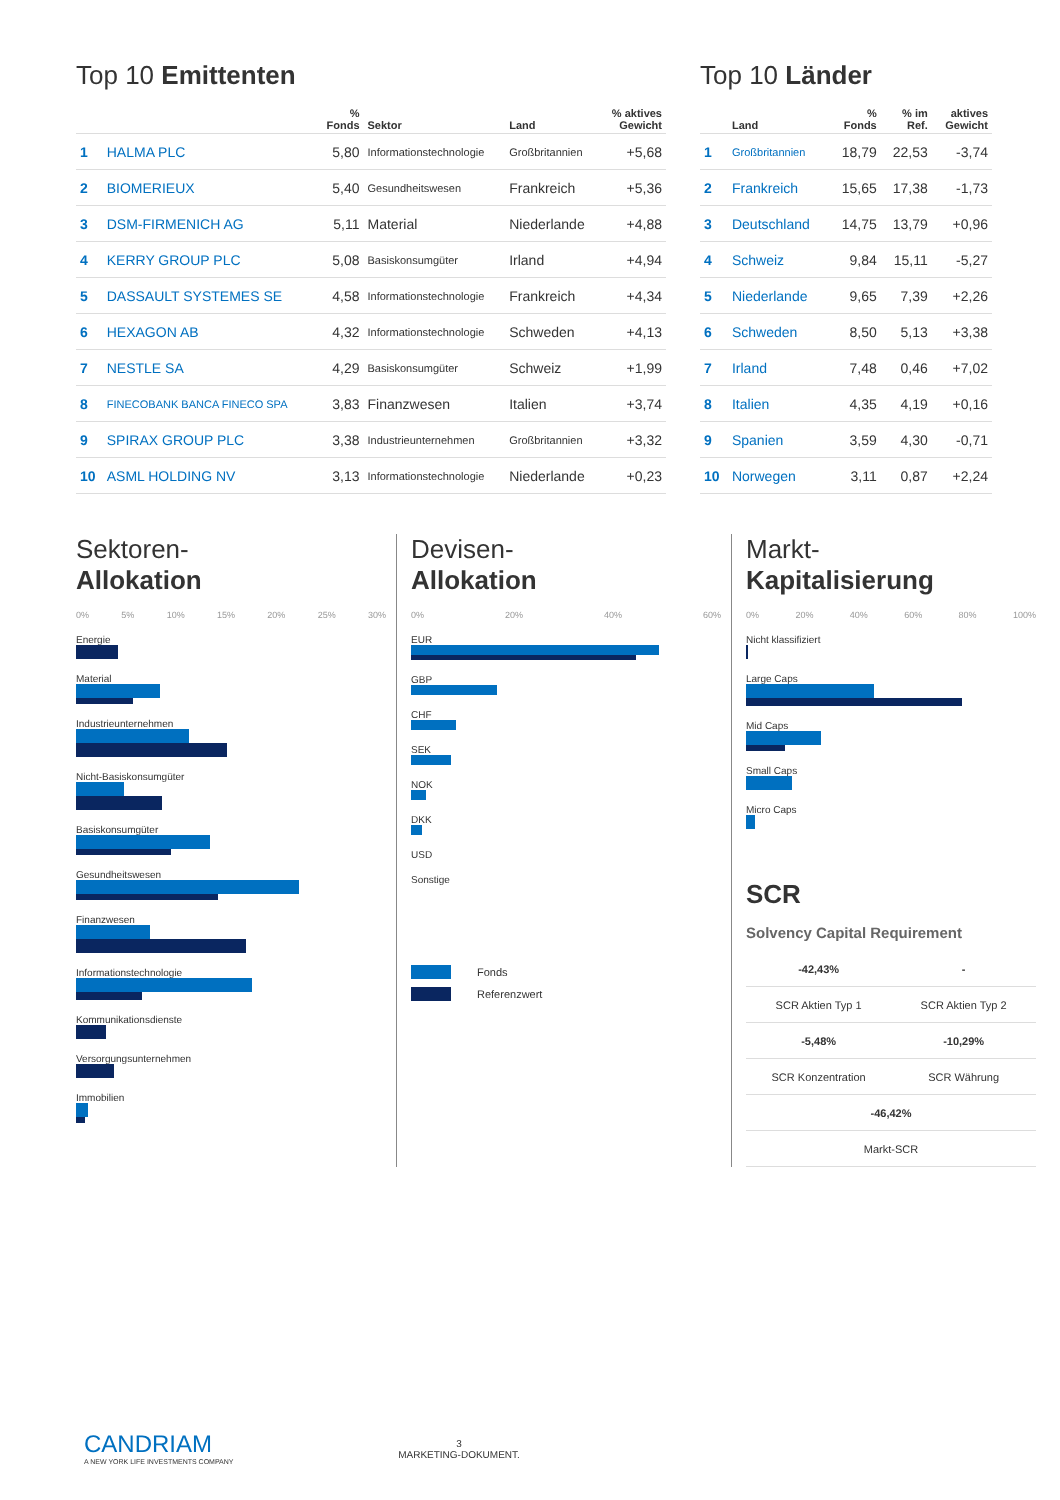Top 10 Emittenten
| | | % Fonds | Sektor | Land | % aktives Gewicht |
| --- | --- | --- | --- | --- | --- |
| 1 | HALMA PLC | 5,80 | Informationstechnologie | Großbritannien | +5,68 |
| 2 | BIOMERIEUX | 5,40 | Gesundheitswesen | Frankreich | +5,36 |
| 3 | DSM-FIRMENICH AG | 5,11 | Material | Niederlande | +4,88 |
| 4 | KERRY GROUP PLC | 5,08 | Basiskonsumgüter | Irland | +4,94 |
| 5 | DASSAULT SYSTEMES SE | 4,58 | Informationstechnologie | Frankreich | +4,34 |
| 6 | HEXAGON AB | 4,32 | Informationstechnologie | Schweden | +4,13 |
| 7 | NESTLE SA | 4,29 | Basiskonsumgüter | Schweiz | +1,99 |
| 8 | FINECOBANK BANCA FINECO SPA | 3,83 | Finanzwesen | Italien | +3,74 |
| 9 | SPIRAX GROUP PLC | 3,38 | Industrieunternehmen | Großbritannien | +3,32 |
| 10 | ASML HOLDING NV | 3,13 | Informationstechnologie | Niederlande | +0,23 |
Top 10 Länder
| | Land | % Fonds | % im Ref. | aktives Gewicht |
| --- | --- | --- | --- | --- |
| 1 | Großbritannien | 18,79 | 22,53 | -3,74 |
| 2 | Frankreich | 15,65 | 17,38 | -1,73 |
| 3 | Deutschland | 14,75 | 13,79 | +0,96 |
| 4 | Schweiz | 9,84 | 15,11 | -5,27 |
| 5 | Niederlande | 9,65 | 7,39 | +2,26 |
| 6 | Schweden | 8,50 | 5,13 | +3,38 |
| 7 | Irland | 7,48 | 0,46 | +7,02 |
| 8 | Italien | 4,35 | 4,19 | +0,16 |
| 9 | Spanien | 3,59 | 4,30 | -0,71 |
| 10 | Norwegen | 3,11 | 0,87 | +2,24 |
Sektoren-
Allokation
0% 5% 10% 15% 20% 25% 30%
Energie
Material
Industrieunternehmen
Nicht-Basiskonsumgüter
Basiskonsumgüter
Gesundheitswesen
Finanzwesen
Informationstechnologie
Kommunikationsdienste
Versorgungsunternehmen
Immobilien
Devisen-
Allokation
0% 20% 40% 60%
EUR
GBP
CHF
SEK
NOK
DKK
USD
Sonstige
Fonds
Referenzwert
Markt-
Kapitalisierung
0% 20% 40% 60% 80% 100%
Nicht klassifiziert
Large Caps
Mid Caps
Small Caps
Micro Caps
SCR
Solvency Capital Requirement
| -42,43% | - |
| SCR Aktien Typ 1 | SCR Aktien Typ 2 |
| -5,48% | -10,29% |
| SCR Konzentration | SCR Währung |
| -46,42% | |
| Markt-SCR | |
CANDRIAM
A NEW YORK LIFE INVESTMENTS COMPANY
3
MARKETING-DOKUMENT.